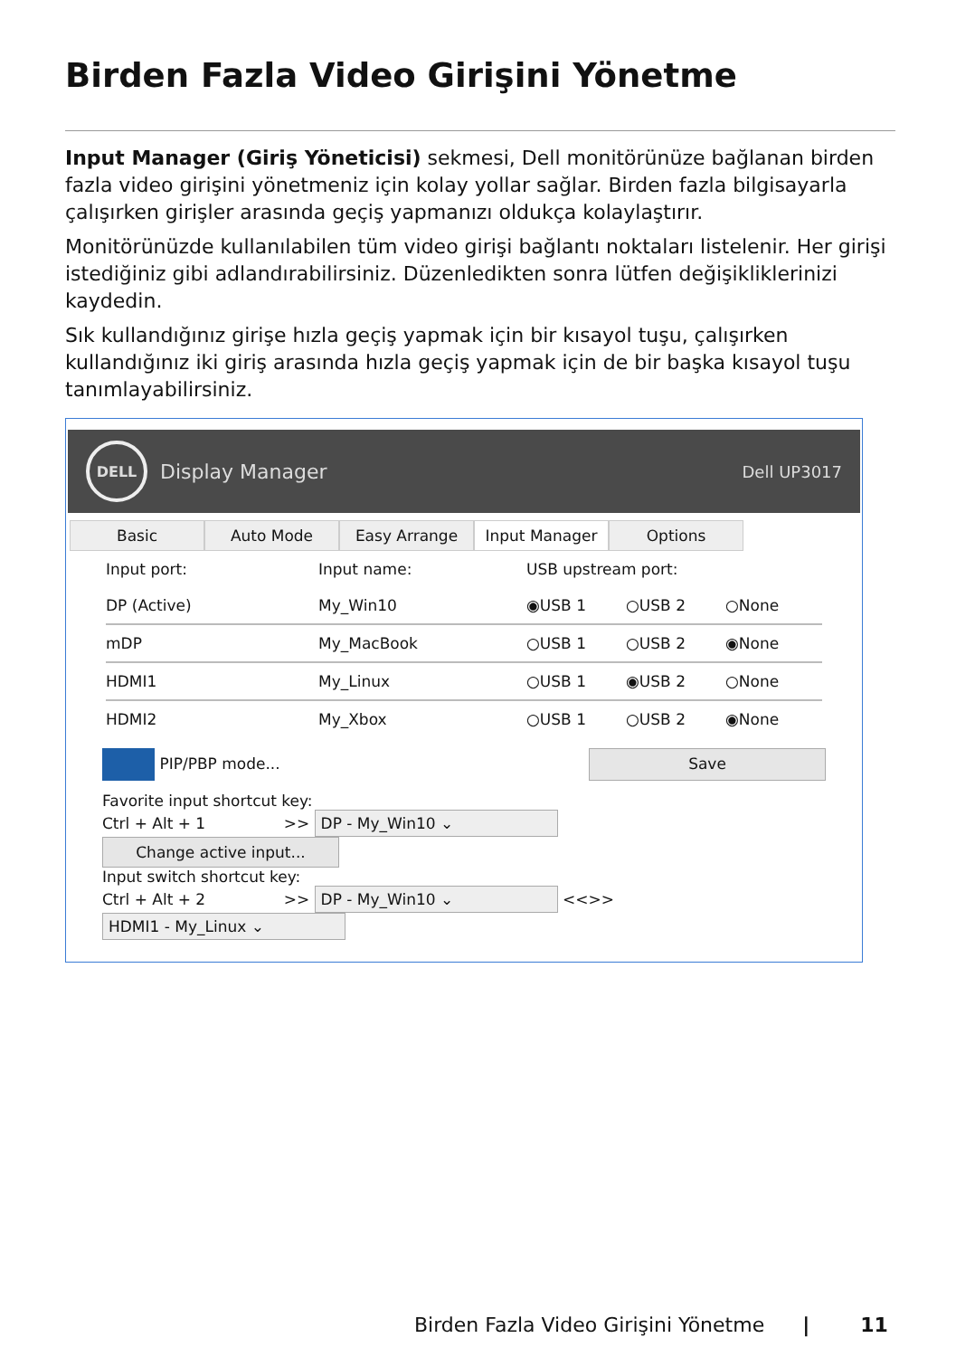Birden Fazla Video Girişini Yönetme
Input Manager (Giriş Yöneticisi) sekmesi, Dell monitörünüze bağlanan birden fazla video girişini yönetmeniz için kolay yollar sağlar. Birden fazla bilgisayarla çalışırken girişler arasında geçiş yapmanızı oldukça kolaylaştırır.
Monitörünüzde kullanılabilen tüm video girişi bağlantı noktaları listelenir. Her girişi istediğiniz gibi adlandırabilirsiniz. Düzenledikten sonra lütfen değişikliklerinizi kaydedin.
Sık kullandığınız girişe hızla geçiş yapmak için bir kısayol tuşu, çalışırken kullandığınız iki giriş arasında hızla geçiş yapmak için de bir başka kısayol tuşu tanımlayabilirsiniz.
DELL
Display Manager Dell UP3017
Basic Auto Mode Easy Arrange Input Manager Options
Input port: Input name: USB upstream port:
DP (Active) My_Win10 ◉USB 1 ○USB 2 ○None
mDP My_MacBook ○USB 1 ○USB 2 ◉None
HDMI1 My_Linux ○USB 1 ◉USB 2 ○None
HDMI2 My_Xbox ○USB 1 ○USB 2 ◉None
PIP/PBP mode... Save
Favorite input shortcut key:
Ctrl + Alt + 1 >> DP - My_Win10 ⌄ Change active input...
Input switch shortcut key:
Ctrl + Alt + 2 >> DP - My_Win10 ⌄ <<>> HDMI1 - My_Linux ⌄
Birden Fazla Video Girişini Yönetme | 11